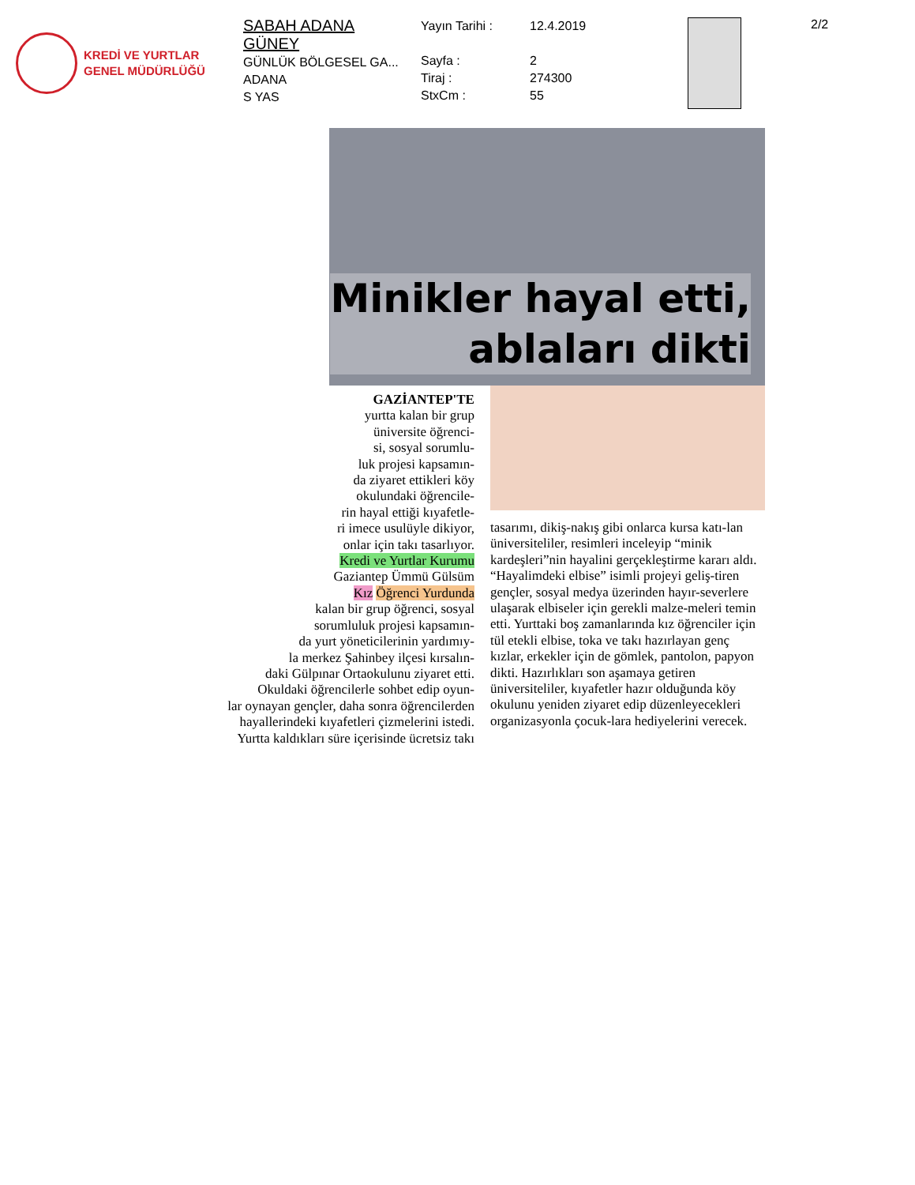KREDİ VE YURTLAR
GENEL MÜDÜRLÜĞÜ
SABAH ADANA
GÜNEY
GÜNLÜK BÖLGESEL GA...
ADANA
S YAS
Yayın Tarihi :
Sayfa :
Tiraj :
StxCm :
12.4.2019
2
274300
55
2/2
Minikler hayal etti,
ablaları dikti
GAZİANTEP'TE
yurtta kalan bir grup
üniversite öğrenci-
si, sosyal sorumlu-
luk projesi kapsamın-
da ziyaret ettikleri köy
okulundaki öğrencile-
rin hayal ettiği kıyafetle-
ri imece usulüyle dikiyor,
onlar için takı tasarlıyor.
Kredi ve Yurtlar Kurumu
Gaziantep Ümmü Gülsüm
Kız Öğrenci Yurdunda
kalan bir grup öğrenci, sosyal
sorumluluk projesi kapsamın-
da yurt yöneticilerinin yardımıy-
la merkez Şahinbey ilçesi kırsalın-
daki Gülpınar Ortaokulunu ziyaret etti.
Okuldaki öğrencilerle sohbet edip oyun-
lar oynayan gençler, daha sonra öğrencilerden
hayallerindeki kıyafetleri çizmelerini istedi.
Yurtta kaldıkları süre içerisinde ücretsiz takı
tasarımı, dikiş-nakış gibi onlarca kursa katı-lan üniversiteliler, resimleri inceleyip “minik kardeşleri”nin hayalini gerçekleştirme kararı aldı. “Hayalimdeki elbise” isimli projeyi geliş-tiren gençler, sosyal medya üzerinden hayır-severlere ulaşarak elbiseler için gerekli malze-meleri temin etti. Yurttaki boş zamanlarında kız öğrenciler için tül etekli elbise, toka ve takı hazırlayan genç kızlar, erkekler için de gömlek, pantolon, papyon dikti. Hazırlıkları son aşamaya getiren üniversiteliler, kıyafetler hazır olduğunda köy okulunu yeniden ziyaret edip düzenleyecekleri organizasyonla çocuk-lara hediyelerini verecek.